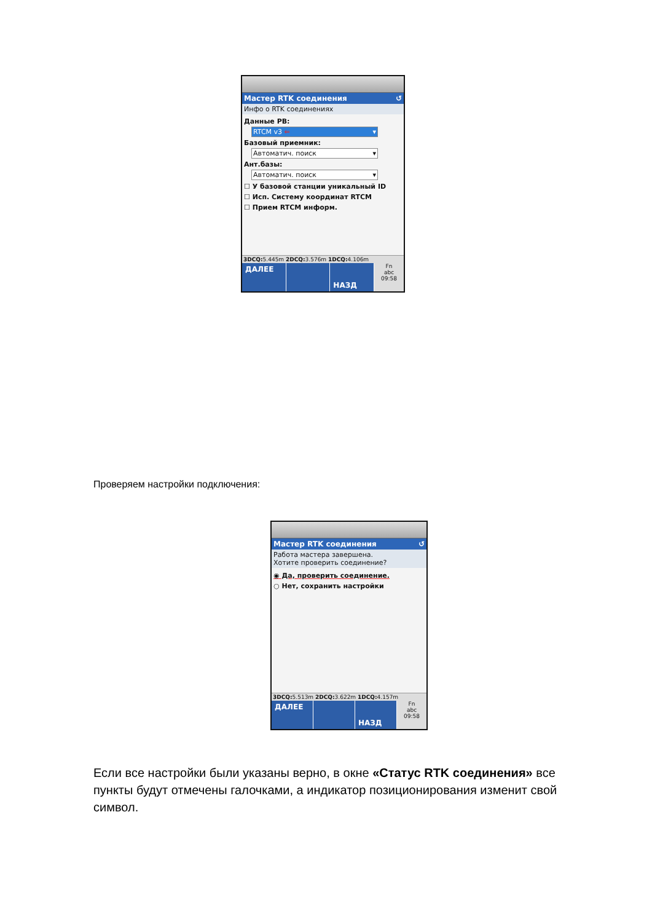Мастер RTK соединения ↺
Инфо о RTK соединениях
Данные РВ:
RTCM v3 ⇐ ▾
Базовый приемник:
Автоматич. поиск ▾
Ант.базы:
Автоматич. поиск ▾
☐ У базовой станции уникальный ID
☐ Исп. Систему координат RTCM
☐ Прием RTCM информ.
3DCQ: 5.445m 2DCQ: 3.576m 1DCQ: 4.106m
ДАЛЕЕ НАЗД
Fn
abc
09:58
Проверяем настройки подключения:
Мастер RTK соединения ↺
Работа мастера завершена.
Хотите проверить соединение?
◉ Да, проверить соединение.
○ Нет, сохранить настройки
3DCQ: 5.513m 2DCQ: 3.622m 1DCQ: 4.157m
ДАЛЕЕ НАЗД
Fn
abc
09:58
Если все настройки были указаны верно, в окне «Статус RTK соединения» все пункты будут отмечены галочками, а индикатор позиционирования изменит свой символ.